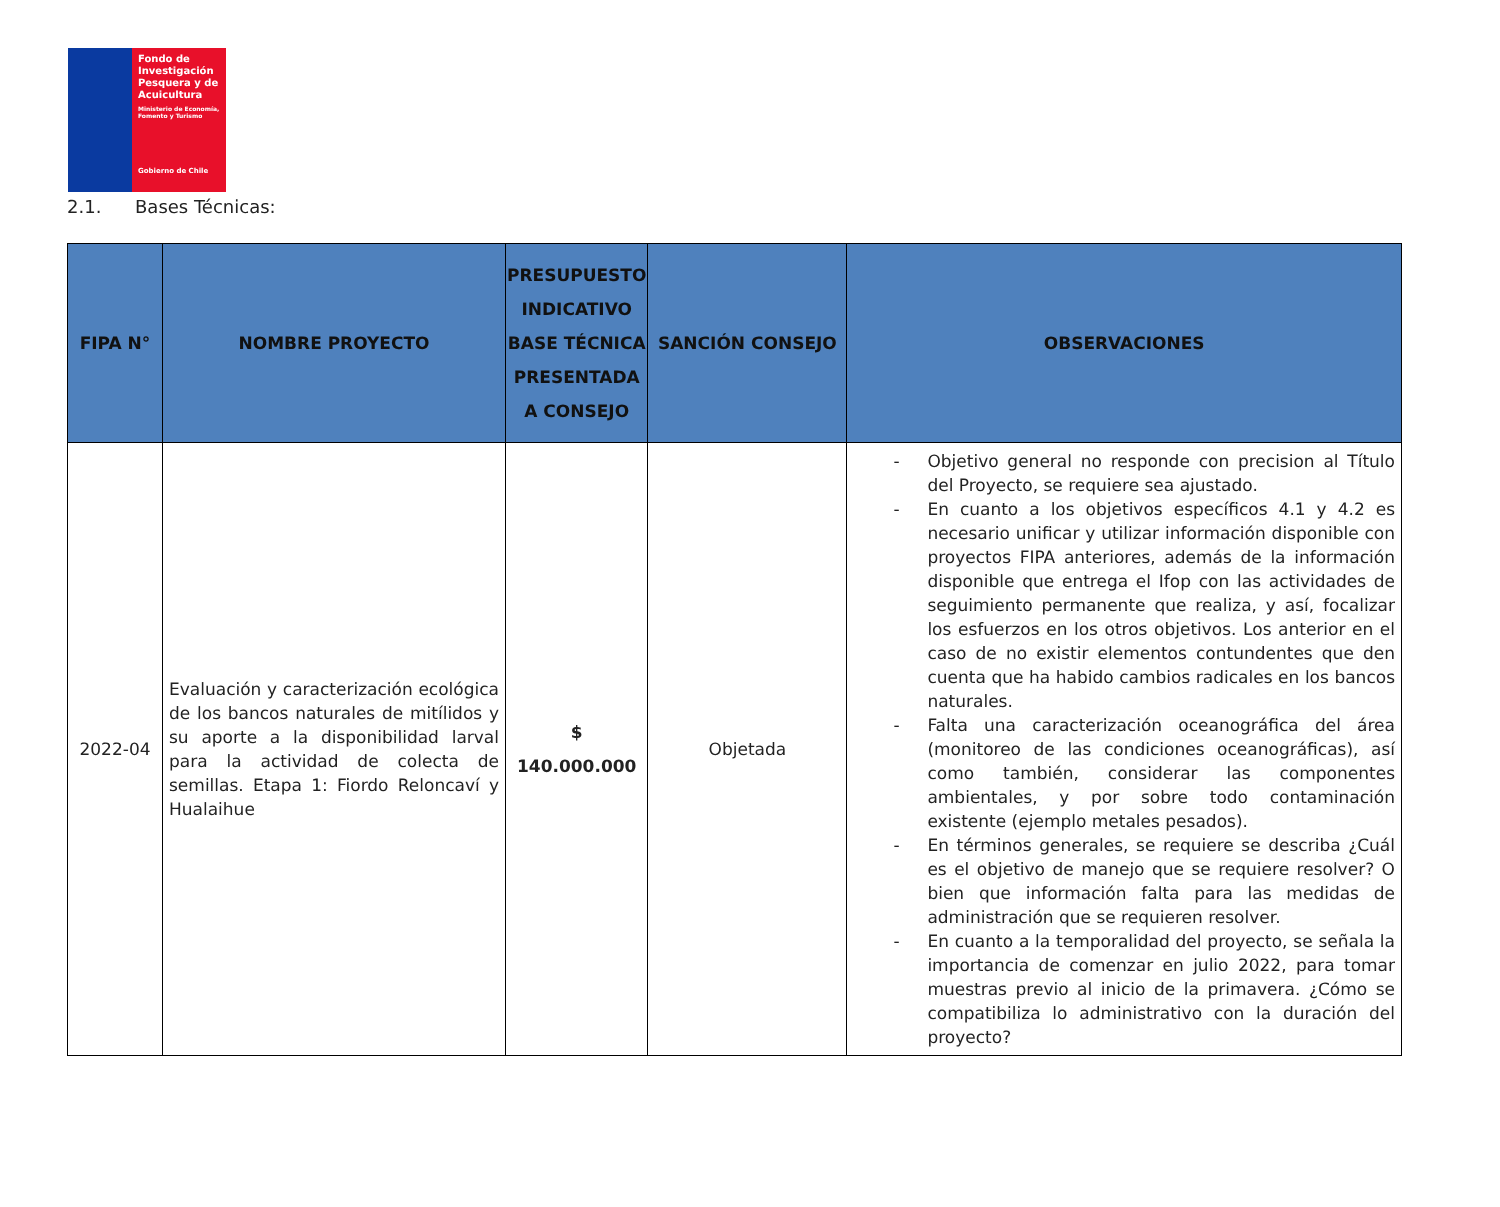Fondo de Investigación Pesquera y de Acuicultura
Ministerio de Economía, Fomento y Turismo
Gobierno de Chile
2.1. Bases Técnicas:
| FIPA N° | NOMBRE PROYECTO | PRESUPUESTO INDICATIVO BASE TÉCNICA PRESENTADA A CONSEJO | SANCIÓN CONSEJO | OBSERVACIONES |
| --- | --- | --- | --- | --- |
| 2022-04 | Evaluación y caracterización ecológica de los bancos naturales de mitílidos y su aporte a la disponibilidad larval para la actividad de colecta de semillas. Etapa 1: Fiordo Reloncaví y Hualaihue | $ 140.000.000 | Objetada | - Objetivo general no responde con precision al Título del Proyecto, se requiere sea ajustado. - En cuanto a los objetivos específicos 4.1 y 4.2 es necesario unificar y utilizar información disponible con proyectos FIPA anteriores, además de la información disponible que entrega el Ifop con las actividades de seguimiento permanente que realiza, y así, focalizar los esfuerzos en los otros objetivos. Los anterior en el caso de no existir elementos contundentes que den cuenta que ha habido cambios radicales en los bancos naturales. - Falta una caracterización oceanográfica del área (monitoreo de las condiciones oceanográficas), así como también, considerar las componentes ambientales, y por sobre todo contaminación existente (ejemplo metales pesados). - En términos generales, se requiere se describa ¿Cuál es el objetivo de manejo que se requiere resolver? O bien que información falta para las medidas de administración que se requieren resolver. - En cuanto a la temporalidad del proyecto, se señala la importancia de comenzar en julio 2022, para tomar muestras previo al inicio de la primavera. ¿Cómo se compatibiliza lo administrativo con la duración del proyecto? |